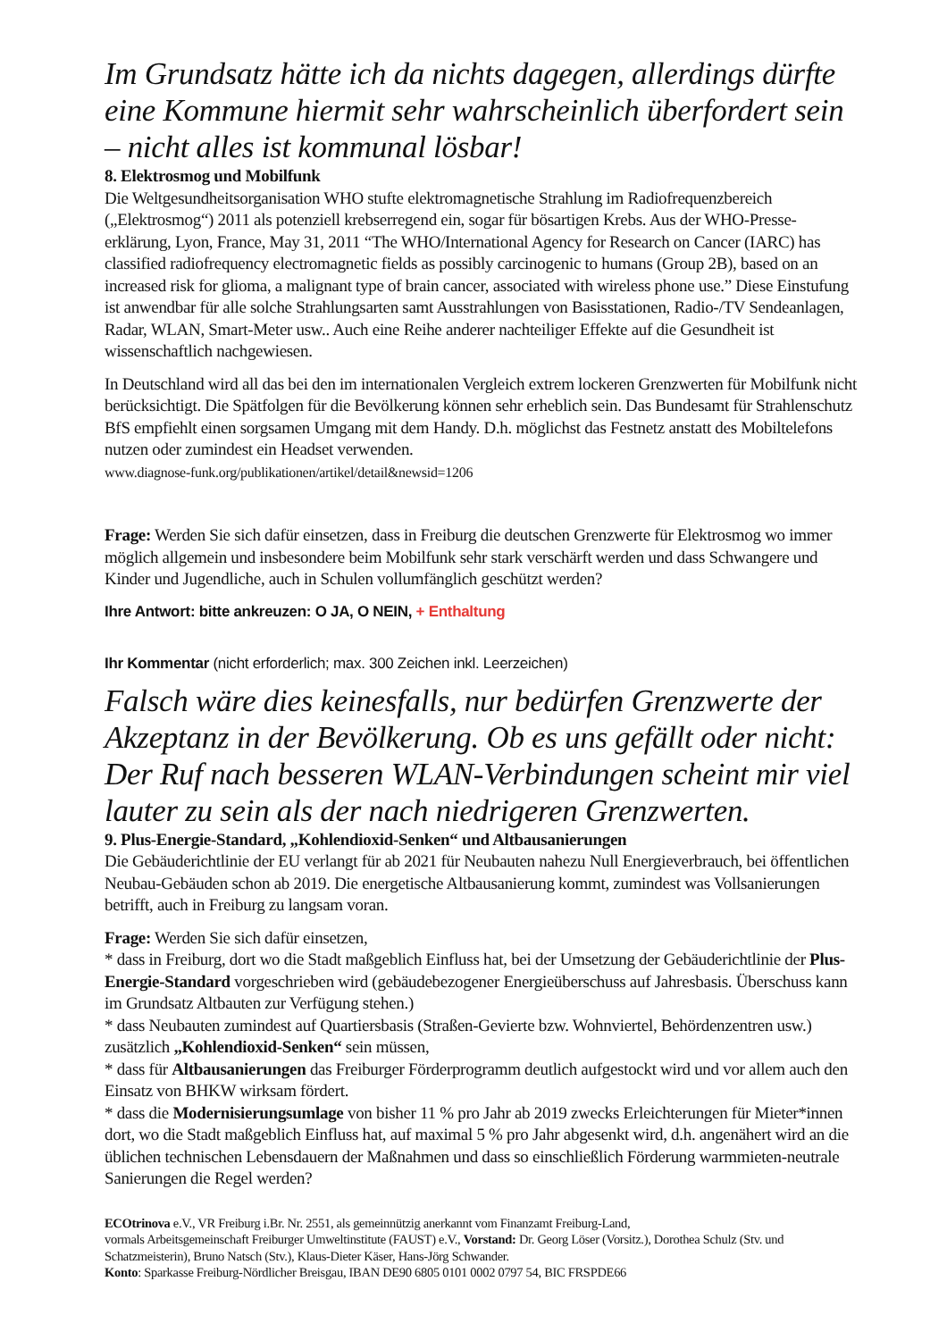Im Grundsatz hätte ich da nichts dagegen, allerdings dürfte eine Kommune hiermit sehr wahrscheinlich überfordert sein – nicht alles ist kommunal lösbar!
8. Elektrosmog und Mobilfunk
Die Weltgesundheitsorganisation WHO stufte elektromagnetische Strahlung im Radiofrequenzbereich („Elektrosmog“) 2011 als potenziell krebserregend ein, sogar für bösartigen Krebs. Aus der WHO-Presse-erklärung, Lyon, France, May 31, 2011 “The WHO/International Agency for Research on Cancer (IARC) has classified radiofrequency electromagnetic fields as possibly carcinogenic to humans (Group 2B), based on an increased risk for glioma, a malignant type of brain cancer, associated with wireless phone use.” Diese Einstufung ist anwendbar für alle solche Strahlungsarten samt Ausstrahlungen von Basisstationen, Radio-/TV Sendeanlagen, Radar, WLAN, Smart-Meter usw.. Auch eine Reihe anderer nachteiliger Effekte auf die Gesundheit ist wissenschaftlich nachgewiesen.
In Deutschland wird all das bei den im internationalen Vergleich extrem lockeren Grenzwerten für Mobilfunk nicht berücksichtigt. Die Spätfolgen für die Bevölkerung können sehr erheblich sein. Das Bundesamt für Strahlenschutz BfS empfiehlt einen sorgsamen Umgang mit dem Handy. D.h. möglichst das Festnetz anstatt des Mobiltelefons nutzen oder zumindest ein Headset verwenden.
www.diagnose-funk.org/publikationen/artikel/detail&newsid=1206
Frage: Werden Sie sich dafür einsetzen, dass in Freiburg die deutschen Grenzwerte für Elektrosmog wo immer möglich allgemein und insbesondere beim Mobilfunk sehr stark verschärft werden und dass Schwangere und Kinder und Jugendliche, auch in Schulen vollumfänglich geschützt werden?
Ihre Antwort: bitte ankreuzen: O JA, O NEIN, + Enthaltung
Ihr Kommentar (nicht erforderlich; max. 300 Zeichen inkl. Leerzeichen)
Falsch wäre dies keinesfalls, nur bedürfen Grenzwerte der Akzeptanz in der Bevölkerung. Ob es uns gefällt oder nicht: Der Ruf nach besseren WLAN-Verbindungen scheint mir viel lauter zu sein als der nach niedrigeren Grenzwerten.
9. Plus-Energie-Standard, „Kohlendioxid-Senken“ und Altbausanierungen
Die Gebäuderichtlinie der EU verlangt für ab 2021 für Neubauten nahezu Null Energieverbrauch, bei öffentlichen Neubau-Gebäuden schon ab 2019. Die energetische Altbausanierung kommt, zumindest was Vollsanierungen betrifft, auch in Freiburg zu langsam voran.
Frage: Werden Sie sich dafür einsetzen,
* dass in Freiburg, dort wo die Stadt maßgeblich Einfluss hat, bei der Umsetzung der Gebäuderichtlinie der Plus-Energie-Standard vorgeschrieben wird (gebäudebezogener Energieüberschuss auf Jahresbasis. Überschuss kann im Grundsatz Altbauten zur Verfügung stehen.)
* dass Neubauten zumindest auf Quartiersbasis (Straßen-Gevierte bzw. Wohnviertel, Behördenzentren usw.) zusätzlich „Kohlendioxid-Senken“ sein müssen,
* dass für Altbausanierungen das Freiburger Förderprogramm deutlich aufgestockt wird und vor allem auch den Einsatz von BHKW wirksam fördert.
* dass die Modernisierungsumlage von bisher 11 % pro Jahr ab 2019 zwecks Erleichterungen für Mieter*innen dort, wo die Stadt maßgeblich Einfluss hat, auf maximal 5 % pro Jahr abgesenkt wird, d.h. angenähert wird an die üblichen technischen Lebensdauern der Maßnahmen und dass so einschließlich Förderung warmmieten-neutrale Sanierungen die Regel werden?
ECOtrinova e.V., VR Freiburg i.Br. Nr. 2551, als gemeinnützig anerkannt vom Finanzamt Freiburg-Land,
vormals Arbeitsgemeinschaft Freiburger Umweltinstitute (FAUST) e.V., Vorstand: Dr. Georg Löser (Vorsitz.), Dorothea Schulz (Stv. und Schatzmeisterin), Bruno Natsch (Stv.), Klaus-Dieter Käser, Hans-Jörg Schwander.
Konto: Sparkasse Freiburg-Nördlicher Breisgau, IBAN DE90 6805 0101 0002 0797 54, BIC FRSPDE66